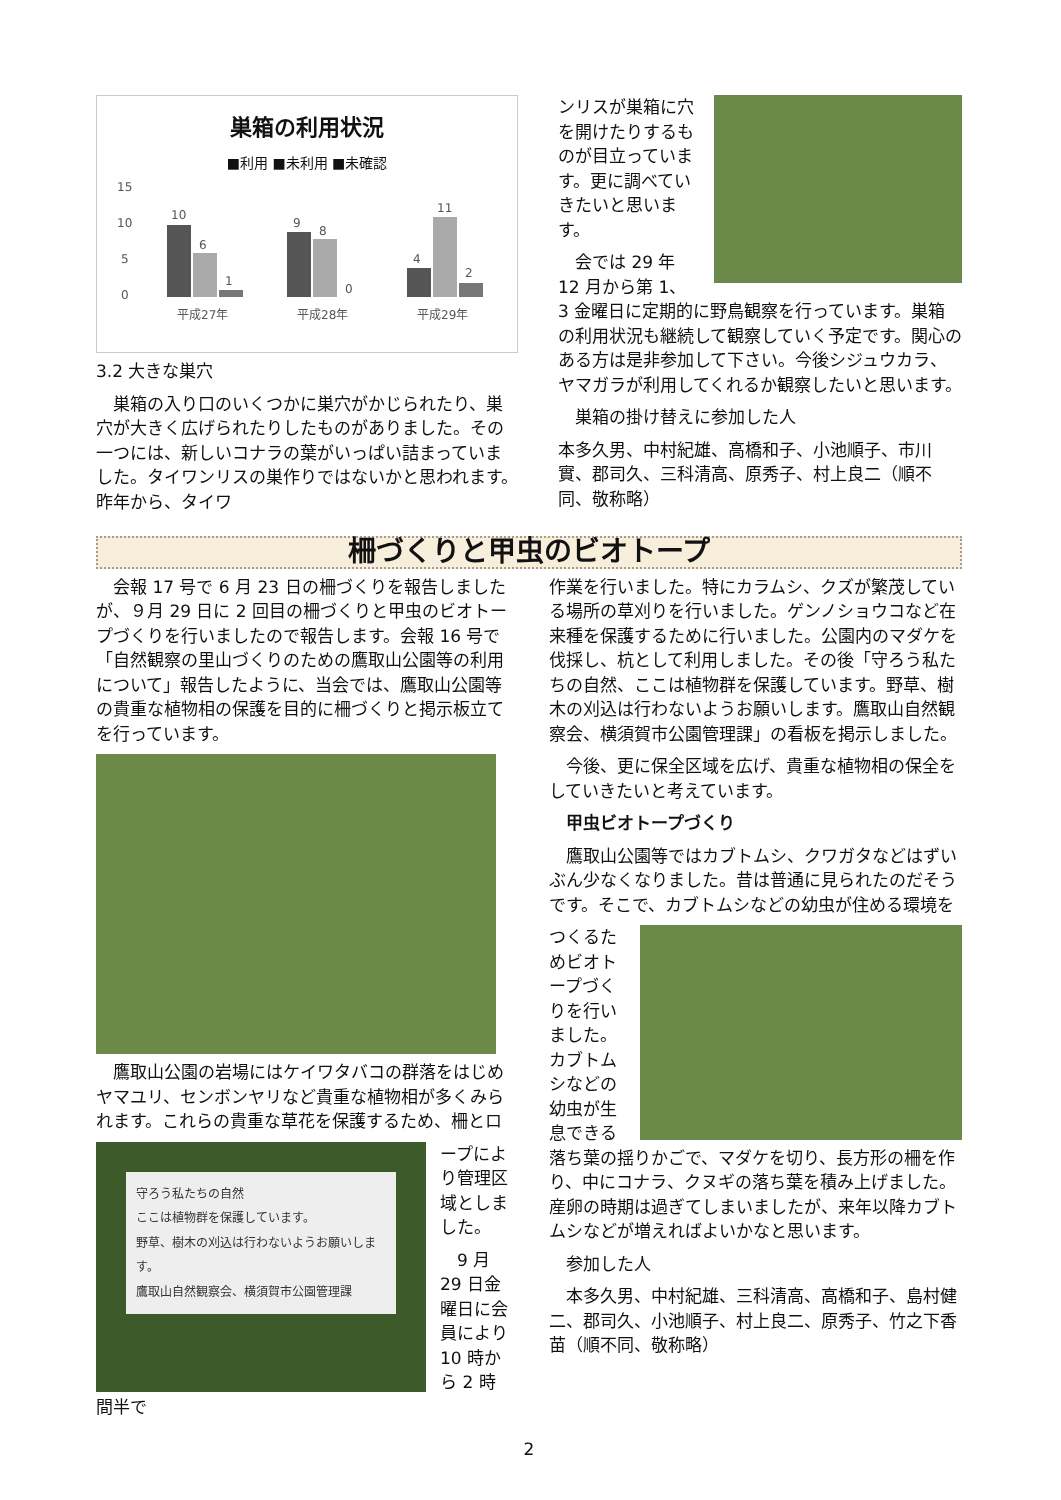巣箱の利用状況
■利用 ■未利用 ■未確認
15
10
5
0
10
6
1
9
8
0
4
11
2
平成27年
平成28年
平成29年
3.2 大きな巣穴
　巣箱の入り口のいくつかに巣穴がかじられたり、巣穴が大きく広げられたりしたものがありました。その一つには、新しいコナラの葉がいっぱい詰まっていました。タイワンリスの巣作りではないかと思われます。昨年から、タイワ
ンリスが巣箱に穴を開けたりするものが目立っています。更に調べていきたいと思います。
　会では 29 年 12 月から第 1、3 金曜日に定期的に野鳥観察を行っています。巣箱の利用状況も継続して観察していく予定です。関心のある方は是非参加して下さい。今後シジュウカラ、ヤマガラが利用してくれるか観察したいと思います。
　巣箱の掛け替えに参加した人
本多久男、中村紀雄、高橋和子、小池順子、市川實、郡司久、三科清高、原秀子、村上良二（順不同、敬称略）
柵づくりと甲虫のビオトープ
　会報 17 号で 6 月 23 日の柵づくりを報告しましたが、９月 29 日に 2 回目の柵づくりと甲虫のビオトープづくりを行いましたので報告します。会報 16 号で「自然観察の里山づくりのための鷹取山公園等の利用について」報告したように、当会では、鷹取山公園等の貴重な植物相の保護を目的に柵づくりと掲示板立てを行っています。
　鷹取山公園の岩場にはケイワタバコの群落をはじめヤマユリ、センボンヤリなど貴重な植物相が多くみられます。これらの貴重な草花を保護するため、柵とロ
守ろう私たちの自然
ここは植物群を保護しています。
野草、樹木の刈込は行わないようお願いします。
鷹取山自然観察会、横須賀市公園管理課
ープにより管理区域としました。
　9 月 29 日金曜日に会員により 10 時から 2 時間半で
作業を行いました。特にカラムシ、クズが繁茂している場所の草刈りを行いました。ゲンノショウコなど在来種を保護するために行いました。公園内のマダケを伐採し、杭として利用しました。その後「守ろう私たちの自然、ここは植物群を保護しています。野草、樹木の刈込は行わないようお願いします。鷹取山自然観察会、横須賀市公園管理課」の看板を掲示しました。
　今後、更に保全区域を広げ、貴重な植物相の保全をしていきたいと考えています。
　甲虫ビオトープづくり
　鷹取山公園等ではカブトムシ、クワガタなどはずいぶん少なくなりました。昔は普通に見られたのだそうです。そこで、カブトムシなどの幼虫が住める環境を
つくるためビオトープづくりを行いました。カブトムシなどの幼虫が生息できる落ち葉の揺りかごで、マダケを切り、長方形の柵を作り、中にコナラ、クヌギの落ち葉を積み上げました。産卵の時期は過ぎてしまいましたが、来年以降カブトムシなどが増えればよいかなと思います。
　参加した人
　本多久男、中村紀雄、三科清高、高橋和子、島村健二、郡司久、小池順子、村上良二、原秀子、竹之下香苗（順不同、敬称略）
2